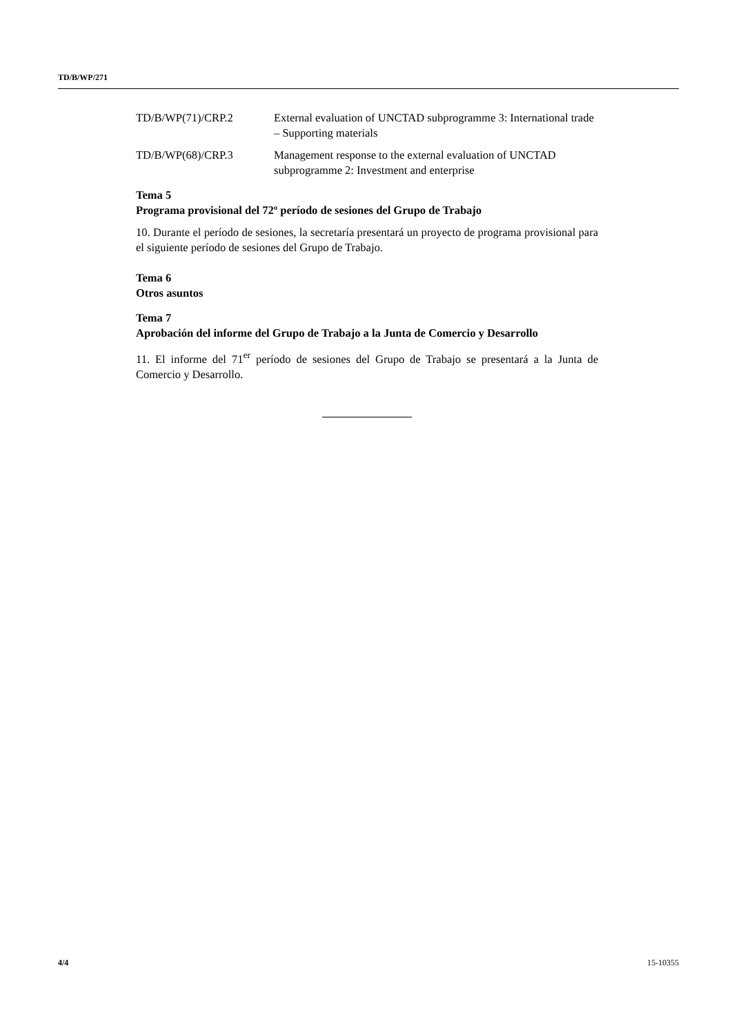TD/B/WP/271
TD/B/WP(71)/CRP.2 External evaluation of UNCTAD subprogramme 3: International trade – Supporting materials
TD/B/WP(68)/CRP.3 Management response to the external evaluation of UNCTAD subprogramme 2: Investment and enterprise
Tema 5
Programa provisional del 72º período de sesiones del Grupo de Trabajo
10. Durante el período de sesiones, la secretaría presentará un proyecto de programa provisional para el siguiente período de sesiones del Grupo de Trabajo.
Tema 6
Otros asuntos
Tema 7
Aprobación del informe del Grupo de Trabajo a la Junta de Comercio y Desarrollo
11. El informe del 71<sup>er</sup> período de sesiones del Grupo de Trabajo se presentará a la Junta de Comercio y Desarrollo.
4/4 15-10355